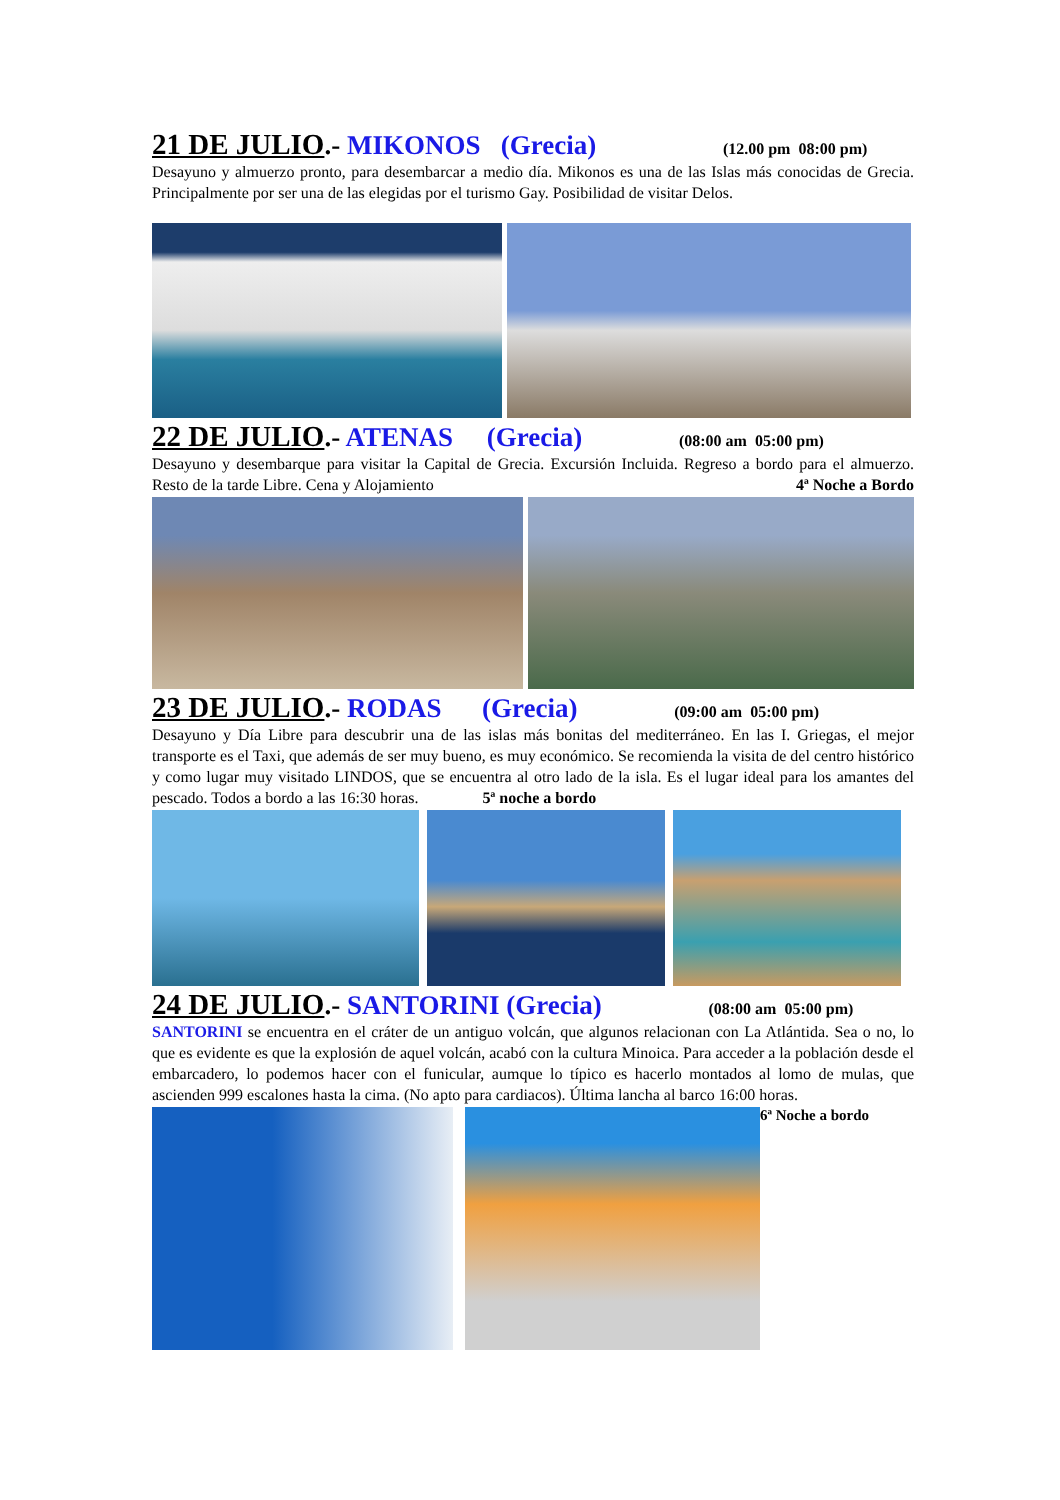21 DE JULIO.- MIKONOS (Grecia) (12.00 pm 08:00 pm)
Desayuno y almuerzo pronto, para desembarcar a medio día. Mikonos es una de las Islas más conocidas de Grecia. Principalmente por ser una de las elegidas por el turismo Gay. Posibilidad de visitar Delos.
22 DE JULIO.- ATENAS (Grecia) (08:00 am 05:00 pm)
Desayuno y desembarque para visitar la Capital de Grecia. Excursión Incluida. Regreso a bordo para el almuerzo. Resto de la tarde Libre. Cena y Alojamiento 4ª Noche a Bordo
23 DE JULIO.- RODAS (Grecia) (09:00 am 05:00 pm)
Desayuno y Día Libre para descubrir una de las islas más bonitas del mediterráneo. En las I. Griegas, el mejor transporte es el Taxi, que además de ser muy bueno, es muy económico. Se recomienda la visita de del centro histórico y como lugar muy visitado LINDOS, que se encuentra al otro lado de la isla. Es el lugar ideal para los amantes del pescado. Todos a bordo a las 16:30 horas. 5ª noche a bordo
24 DE JULIO.- SANTORINI (Grecia) (08:00 am 05:00 pm)
SANTORINI se encuentra en el cráter de un antiguo volcán, que algunos relacionan con La Atlántida. Sea o no, lo que es evidente es que la explosión de aquel volcán, acabó con la cultura Minoica. Para acceder a la población desde el embarcadero, lo podemos hacer con el funicular, aumque lo típico es hacerlo montados al lomo de mulas, que ascienden 999 escalones hasta la cima. (No apto para cardiacos). Última lancha al barco 16:00 horas. 6ª Noche a bordo